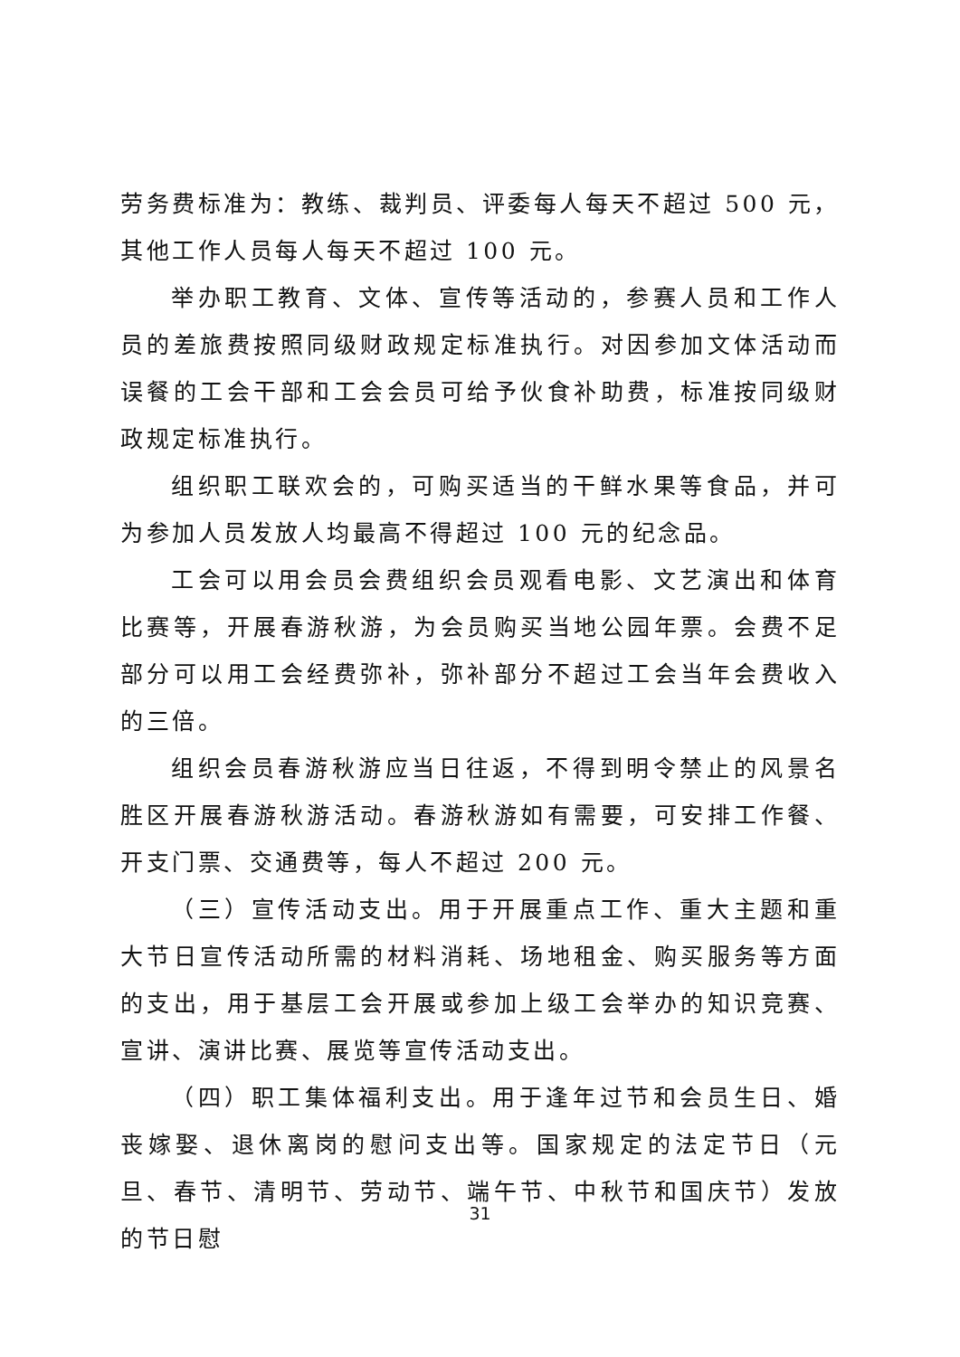劳务费标准为：教练、裁判员、评委每人每天不超过 500 元，其他工作人员每人每天不超过 100 元。
举办职工教育、文体、宣传等活动的，参赛人员和工作人员的差旅费按照同级财政规定标准执行。对因参加文体活动而误餐的工会干部和工会会员可给予伙食补助费，标准按同级财政规定标准执行。
组织职工联欢会的，可购买适当的干鲜水果等食品，并可为参加人员发放人均最高不得超过 100 元的纪念品。
工会可以用会员会费组织会员观看电影、文艺演出和体育比赛等，开展春游秋游，为会员购买当地公园年票。会费不足部分可以用工会经费弥补，弥补部分不超过工会当年会费收入的三倍。
组织会员春游秋游应当日往返，不得到明令禁止的风景名胜区开展春游秋游活动。春游秋游如有需要，可安排工作餐、开支门票、交通费等，每人不超过 200 元。
（三）宣传活动支出。用于开展重点工作、重大主题和重大节日宣传活动所需的材料消耗、场地租金、购买服务等方面的支出，用于基层工会开展或参加上级工会举办的知识竞赛、宣讲、演讲比赛、展览等宣传活动支出。
（四）职工集体福利支出。用于逢年过节和会员生日、婚丧嫁娶、退休离岗的慰问支出等。国家规定的法定节日（元旦、春节、清明节、劳动节、端午节、中秋节和国庆节）发放的节日慰
31